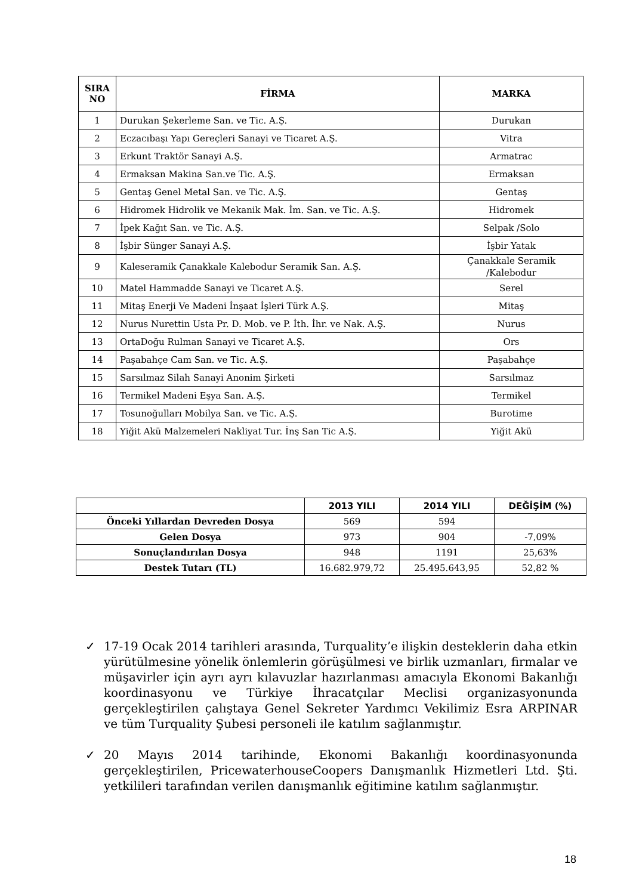| SIRA NO | FİRMA | MARKA |
| --- | --- | --- |
| 1 | Durukan Şekerleme San. ve Tic. A.Ş. | Durukan |
| 2 | Eczacıbaşı Yapı Gereçleri Sanayi ve Ticaret A.Ş. | Vitra |
| 3 | Erkunt Traktör Sanayi A.Ş. | Armatrac |
| 4 | Ermaksan Makina San.ve Tic. A.Ş. | Ermaksan |
| 5 | Gentaş Genel Metal San. ve Tic. A.Ş. | Gentaş |
| 6 | Hidromek Hidrolik ve Mekanik Mak. İm. San. ve Tic. A.Ş. | Hidromek |
| 7 | İpek Kağıt San. ve Tic. A.Ş. | Selpak /Solo |
| 8 | İşbir Sünger Sanayi A.Ş. | İşbir Yatak |
| 9 | Kaleseramik Çanakkale Kalebodur Seramik San. A.Ş. | Çanakkale Seramik /Kalebodur |
| 10 | Matel Hammadde Sanayi ve Ticaret A.Ş. | Serel |
| 11 | Mitaş Enerji Ve Madeni İnşaat İşleri Türk A.Ş. | Mitaş |
| 12 | Nurus Nurettin Usta Pr. D. Mob. ve P. İth. İhr. ve Nak. A.Ş. | Nurus |
| 13 | OrtaDoğu Rulman Sanayi ve Ticaret A.Ş. | Ors |
| 14 | Paşabahçe Cam San. ve Tic. A.Ş. | Paşabahçe |
| 15 | Sarsılmaz Silah Sanayi Anonim Şirketi | Sarsılmaz |
| 16 | Termikel Madeni Eşya San. A.Ş. | Termikel |
| 17 | Tosunoğulları Mobilya San. ve Tic. A.Ş. | Burotime |
| 18 | Yiğit Akü Malzemeleri Nakliyat Tur. İnş San Tic A.Ş. | Yiğit Akü |
| | 2013 YILI | 2014 YILI | DEĞİŞİM (%) |
| --- | --- | --- | --- |
| Önceki Yıllardan Devreden Dosya | 569 | 594 | |
| Gelen Dosya | 973 | 904 | -7,09% |
| Sonuçlandırılan Dosya | 948 | 1191 | 25,63% |
| Destek Tutarı (TL) | 16.682.979,72 | 25.495.643,95 | 52,82 % |
✓ 17-19 Ocak 2014 tarihleri arasında, Turquality’e ilişkin desteklerin daha etkin yürütülmesine yönelik önlemlerin görüşülmesi ve birlik uzmanları, firmalar ve müşavirler için ayrı ayrı kılavuzlar hazırlanması amacıyla Ekonomi Bakanlığı koordinasyonu ve Türkiye İhracatçılar Meclisi organizasyonunda gerçekleştirilen çalıştaya Genel Sekreter Yardımcı Vekilimiz Esra ARPINAR ve tüm Turquality Şubesi personeli ile katılım sağlanmıştır.
✓ 20 Mayıs 2014 tarihinde, Ekonomi Bakanlığı koordinasyonunda gerçekleştirilen, PricewaterhouseCoopers Danışmanlık Hizmetleri Ltd. Şti. yetkilileri tarafından verilen danışmanlık eğitimine katılım sağlanmıştır.
18